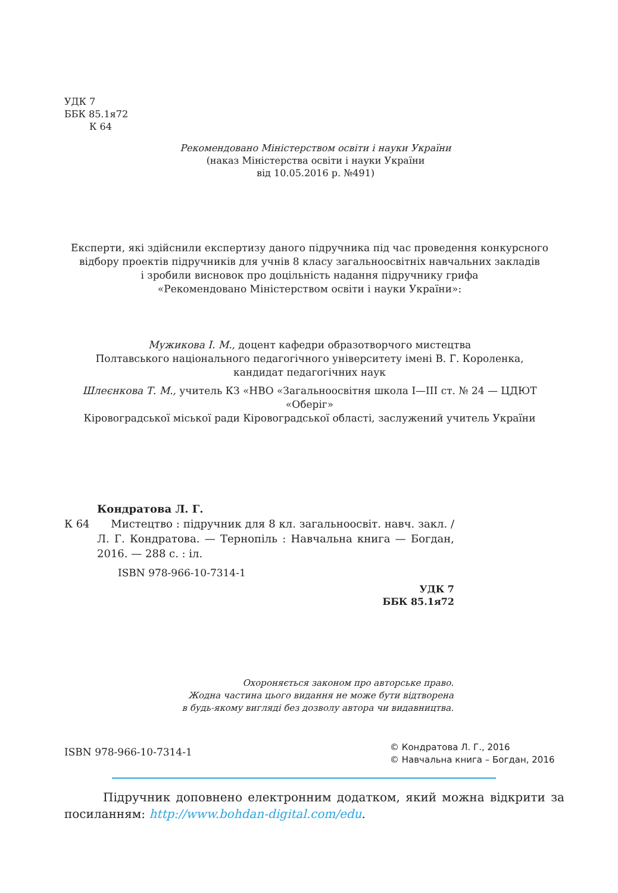УДК 7
ББК 85.1я72
К 64
Рекомендовано Міністерством освіти і науки України
(наказ Міністерства освіти і науки України
від 10.05.2016 р. №491)
Експерти, які здійснили експертизу даного підручника під час проведення конкурсного відбору проектів підручників для учнів 8 класу загальноосвітніх навчальних закладів
і зробили висновок про доцільність надання підручнику грифа
«Рекомендовано Міністерством освіти і науки України»:
Мужикова І. М., доцент кафедри образотворчого мистецтва
Полтавського національного педагогічного університету імені В. Г. Короленка,
кандидат педагогічних наук
Шлеєнкова Т. М., учитель КЗ «НВО «Загальноосвітня школа І—ІІІ ст. № 24 — ЦДЮТ «Оберіг»
Кіровоградської міської ради Кіровоградської області, заслужений учитель України
Кондратова Л. Г.
К 64 Мистецтво : підручник для 8 кл. загальноосвіт. навч. закл. / Л. Г. Кондратова. — Тернопіль : Навчальна книга — Богдан, 2016. — 288 с. : іл.
ISBN 978-966-10-7314-1
УДК 7
ББК 85.1я72
Охороняється законом про авторське право.
Жодна частина цього видання не може бути відтворена
в будь-якому вигляді без дозволу автора чи видавництва.
ISBN 978-966-10-7314-1
© Кондратова Л. Г., 2016
© Навчальна книга – Богдан, 2016
Підручник доповнено електронним додатком, який можна відкрити за посиланням: http://www.bohdan-digital.com/edu.